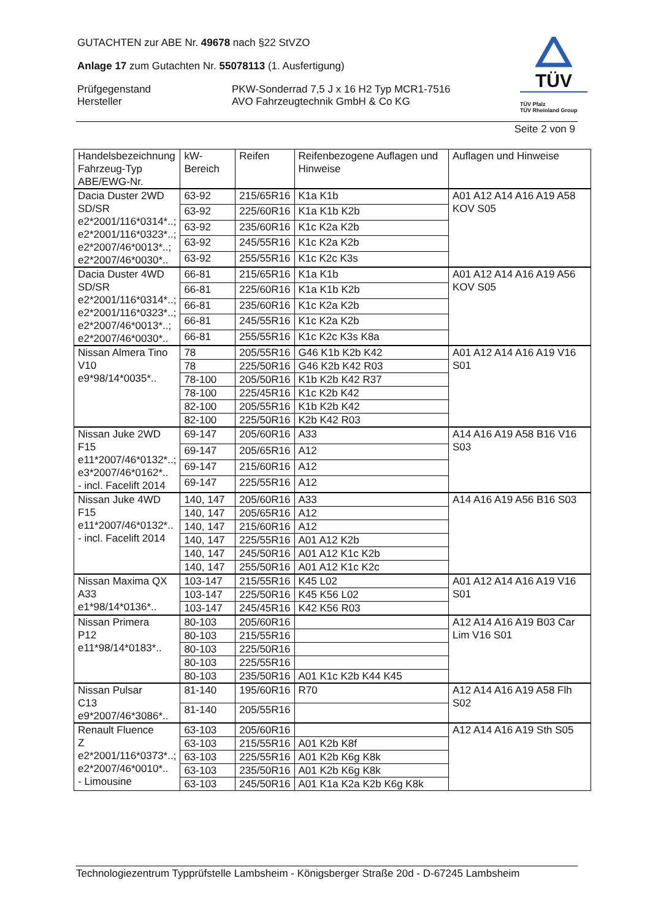GUTACHTEN zur ABE Nr. 49678 nach §22 StVZO
Anlage 17 zum Gutachten Nr. 55078113 (1. Ausfertigung)
Prüfgegenstand PKW-Sonderrad 7,5 J x 16 H2 Typ MCR1-7516
Hersteller AVO Fahrzeugtechnik GmbH & Co KG
TÜV
TÜV Pfalz
TÜV Rheinland Group
Seite 2 von 9
| Handelsbezeichnung Fahrzeug-Typ ABE/EWG-Nr. | kW-Bereich | Reifen | Reifenbezogene Auflagen und Hinweise | Auflagen und Hinweise |
| Dacia Duster 2WD SD/SR e2*2001/116*0314*..; e2*2001/116*0323*..; e2*2007/46*0013*..; e2*2007/46*0030*.. | 63-92 | 215/65R16 | K1a K1b | A01 A12 A14 A16 A19 A58 KOV S05 |
| | 63-92 | 225/60R16 | K1a K1b K2b | |
| | 63-92 | 235/60R16 | K1c K2a K2b | |
| | 63-92 | 245/55R16 | K1c K2a K2b | |
| | 63-92 | 255/55R16 | K1c K2c K3s | |
| Dacia Duster 4WD SD/SR e2*2001/116*0314*..; e2*2001/116*0323*..; e2*2007/46*0013*..; e2*2007/46*0030*.. | 66-81 | 215/65R16 | K1a K1b | A01 A12 A14 A16 A19 A56 KOV S05 |
| | 66-81 | 225/60R16 | K1a K1b K2b | |
| | 66-81 | 235/60R16 | K1c K2a K2b | |
| | 66-81 | 245/55R16 | K1c K2a K2b | |
| | 66-81 | 255/55R16 | K1c K2c K3s K8a | |
| Nissan Almera Tino V10 e9*98/14*0035*.. | 78 | 205/55R16 | G46 K1b K2b K42 | A01 A12 A14 A16 A19 V16 S01 |
| | 78 | 225/50R16 | G46 K2b K42 R03 | |
| | 78-100 | 205/50R16 | K1b K2b K42 R37 | |
| | 78-100 | 225/45R16 | K1c K2b K42 | |
| | 82-100 | 205/55R16 | K1b K2b K42 | |
| | 82-100 | 225/50R16 | K2b K42 R03 | |
| Nissan Juke 2WD F15 e11*2007/46*0132*..; e3*2007/46*0162*.. - incl. Facelift 2014 | 69-147 | 205/60R16 | A33 | A14 A16 A19 A58 B16 V16 S03 |
| | 69-147 | 205/65R16 | A12 | |
| | 69-147 | 215/60R16 | A12 | |
| | 69-147 | 225/55R16 | A12 | |
| Nissan Juke 4WD F15 e11*2007/46*0132*.. - incl. Facelift 2014 | 140, 147 | 205/60R16 | A33 | A14 A16 A19 A56 B16 S03 |
| | 140, 147 | 205/65R16 | A12 | |
| | 140, 147 | 215/60R16 | A12 | |
| | 140, 147 | 225/55R16 | A01 A12 K2b | |
| | 140, 147 | 245/50R16 | A01 A12 K1c K2b | |
| | 140, 147 | 255/50R16 | A01 A12 K1c K2c | |
| Nissan Maxima QX A33 e1*98/14*0136*.. | 103-147 | 215/55R16 | K45 L02 | A01 A12 A14 A16 A19 V16 S01 |
| | 103-147 | 225/50R16 | K45 K56 L02 | |
| | 103-147 | 245/45R16 | K42 K56 R03 | |
| Nissan Primera P12 e11*98/14*0183*.. | 80-103 | 205/60R16 | | A12 A14 A16 A19 B03 Car Lim V16 S01 |
| | 80-103 | 215/55R16 | | |
| | 80-103 | 225/50R16 | | |
| | 80-103 | 225/55R16 | | |
| | 80-103 | 235/50R16 | A01 K1c K2b K44 K45 | |
| Nissan Pulsar C13 e9*2007/46*3086*.. | 81-140 | 195/60R16 | R70 | A12 A14 A16 A19 A58 Flh S02 |
| | 81-140 | 205/55R16 | | |
| Renault Fluence Z e2*2001/116*0373*..; e2*2007/46*0010*.. - Limousine | 63-103 | 205/60R16 | | A12 A14 A16 A19 Sth S05 |
| | 63-103 | 215/55R16 | A01 K2b K8f | |
| | 63-103 | 225/55R16 | A01 K2b K6g K8k | |
| | 63-103 | 235/50R16 | A01 K2b K6g K8k | |
| | 63-103 | 245/50R16 | A01 K1a K2a K2b K6g K8k | |
Technologiezentrum Typprüfstelle Lambsheim - Königsberger Straße 20d - D-67245 Lambsheim